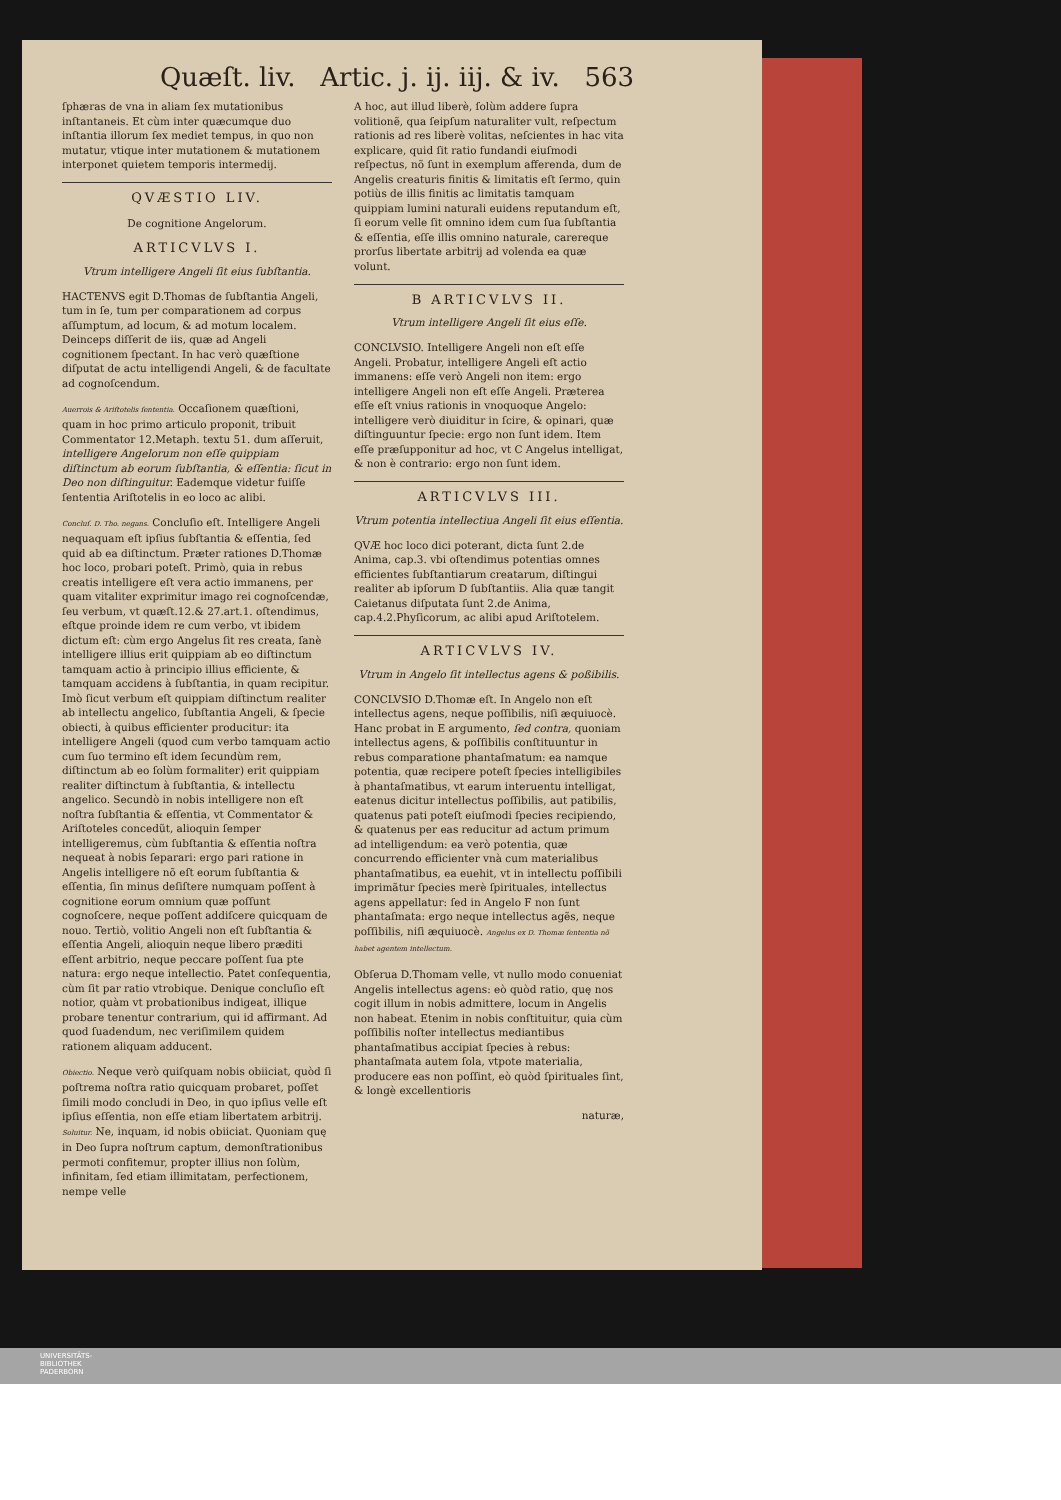Quæſt. liv. Artic. j. ij. iij. & iv. 563
ſphæras de vna in aliam ſex mutationibus inſtantaneis. Et cùm inter quæcumque duo inſtantia illorum ſex mediet tempus, in quo non mutatur, vtique inter mutationem & mutationem interponet quietem temporis intermedij.
QVÆSTIO LIV.
De cognitione Angelorum.
ARTICVLVS I.
Vtrum intelligere Angeli ſit eius ſubſtantia.
HACTENVS egit D.Thomas de ſubſtantia Angeli, tum in ſe, tum per comparationem ad corpus aſſumptum, ad locum, & ad motum localem. Deinceps diſſerit de iis, quæ ad Angeli cognitionem ſpectant. In hac verò quæſtione diſputat de actu intelligendi Angeli, & de facultate ad cognoſcendum.
Auerrois & Ariſtotelis ſententia. Occaſionem quæſtioni, quam in hoc primo articulo proponit, tribuit Commentator 12.Metaph. textu 51. dum aſſeruit, intelligere Angelorum non eſſe quippiam diſtinctum ab eorum ſubſtantia, & eſſentia: ſicut in Deo non diſtinguitur. Eademque videtur fuiſſe ſententia Ariſtotelis in eo loco ac alibi.
Concluſ. D. Tho. negans. Concluſio eſt. Intelligere Angeli nequaquam eſt ipſius ſubſtantia & eſſentia, ſed quid ab ea diſtinctum. Præter rationes D.Thomæ hoc loco, probari poteſt. Primò, quia in rebus creatis intelligere eſt vera actio immanens, per quam vitaliter exprimitur imago rei cognoſcendæ, ſeu verbum, vt quæſt.12.& 27.art.1. oſtendimus, eſtque proinde idem re cum verbo, vt ibidem dictum eſt: cùm ergo Angelus ſit res creata, ſanè intelligere illius erit quippiam ab eo diſtinctum tamquam actio à principio illius efficiente, & tamquam accidens à ſubſtantia, in quam recipitur. Imò ſicut verbum eſt quippiam diſtinctum realiter ab intellectu angelico, ſubſtantia Angeli, & ſpecie obiecti, à quibus efficienter producitur: ita intelligere Angeli (quod cum verbo tamquam actio cum ſuo termino eſt idem ſecundùm rem, diſtinctum ab eo ſolùm formaliter) erit quippiam realiter diſtinctum à ſubſtantia, & intellectu angelico. Secundò in nobis intelligere non eſt noſtra ſubſtantia & eſſentia, vt Commentator & Ariſtoteles concedũt, alioquin ſemper intelligeremus, cùm ſubſtantia & eſſentia noſtra nequeat à nobis ſeparari: ergo pari ratione in Angelis intelligere nõ eſt eorum ſubſtantia & eſſentia, ſin minus deſiſtere numquam poſſent à cognitione eorum omnium quæ poſſunt cognoſcere, neque poſſent addiſcere quicquam de nouo. Tertiò, volitio Angeli non eſt ſubſtantia & eſſentia Angeli, alioquin neque libero præditi eſſent arbitrio, neque peccare poſſent ſua pte natura: ergo neque intellectio. Patet conſequentia, cùm ſit par ratio vtrobique. Denique concluſio eſt notior, quàm vt probationibus indigeat, illique probare tenentur contrarium, qui id affirmant. Ad quod ſuadendum, nec veriſimilem quidem rationem aliquam adducent.
Obiectio. Neque verò quiſquam nobis obiiciat, quòd ſi poſtrema noſtra ratio quicquam probaret, poſſet ſimili modo concludi in Deo, in quo ipſius velle eſt ipſius eſſentia, non eſſe etiam libertatem arbitrij. Soluitur. Ne, inquam, id nobis obiiciat. Quoniam quę in Deo ſupra noſtrum captum, demonſtrationibus permoti confitemur, propter illius non ſolùm, infinitam, ſed etiam illimitatam, perfectionem, nempe velle
A hoc, aut illud liberè, ſolùm addere ſupra volitionẽ, qua ſeipſum naturaliter vult, reſpectum rationis ad res liberè volitas, neſcientes in hac vita explicare, quid ſit ratio fundandi eiuſmodi reſpectus, nõ ſunt in exemplum afferenda, dum de Angelis creaturis finitis & limitatis eſt ſermo, quin potiùs de illis finitis ac limitatis tamquam quippiam lumini naturali euidens reputandum eſt, ſi eorum velle ſit omnino idem cum ſua ſubſtantia & eſſentia, eſſe illis omnino naturale, carereque prorſus libertate arbitrij ad volenda ea quæ volunt.
B ARTICVLVS II.
Vtrum intelligere Angeli ſit eius eſſe.
CONCLVSIO. Intelligere Angeli non eſt eſſe Angeli. Probatur, intelligere Angeli eſt actio immanens: eſſe verò Angeli non item: ergo intelligere Angeli non eſt eſſe Angeli. Præterea eſſe eſt vnius rationis in vnoquoque Angelo: intelligere verò diuiditur in ſcire, & opinari, quæ diſtinguuntur ſpecie: ergo non ſunt idem. Item eſſe præſupponitur ad hoc, vt C Angelus intelligat, & non è contrario: ergo non ſunt idem.
ARTICVLVS III.
Vtrum potentia intellectiua Angeli ſit eius eſſentia.
QVÆ hoc loco dici poterant, dicta ſunt 2.de Anima, cap.3. vbi oſtendimus potentias omnes efficientes ſubſtantiarum creatarum, diſtingui realiter ab ipſorum D ſubſtantiis. Alia quæ tangit Caietanus diſputata ſunt 2.de Anima, cap.4.2.Phyſicorum, ac alibi apud Ariſtotelem.
ARTICVLVS IV.
Vtrum in Angelo ſit intellectus agens & poßibilis.
CONCLVSIO D.Thomæ eſt. In Angelo non eſt intellectus agens, neque poſſibilis, niſi æquiuocè. Hanc probat in E argumento, ſed contra, quoniam intellectus agens, & poſſibilis conſtituuntur in rebus comparatione phantaſmatum: ea namque potentia, quæ recipere poteſt ſpecies intelligibiles à phantaſmatibus, vt earum interuentu intelligat, eatenus dicitur intellectus poſſibilis, aut patibilis, quatenus pati poteſt eiuſmodi ſpecies recipiendo, & quatenus per eas reducitur ad actum primum ad intelligendum: ea verò potentia, quæ concurrendo efficienter vnà cum materialibus phantaſmatibus, ea euehit, vt in intellectu poſſibili imprimãtur ſpecies merè ſpirituales, intellectus agens appellatur: ſed in Angelo F non ſunt phantaſmata: ergo neque intellectus agẽs, neque poſſibilis, niſi æquiuocè. Angelus ex D. Thomæ ſententia nõ habet agentem intellectum.
Obſerua D.Thomam velle, vt nullo modo conueniat Angelis intellectus agens: eò quòd ratio, quę nos cogit illum in nobis admittere, locum in Angelis non habeat. Etenim in nobis conſtituitur, quia cùm poſſibilis noſter intellectus mediantibus phantaſmatibus accipiat ſpecies à rebus: phantaſmata autem ſola, vtpote materialia, producere eas non poſſint, eò quòd ſpirituales ſint, & longè excellentioris
naturæ,
UNIVERSITÄTS-
BIBLIOTHEK
PADERBORN